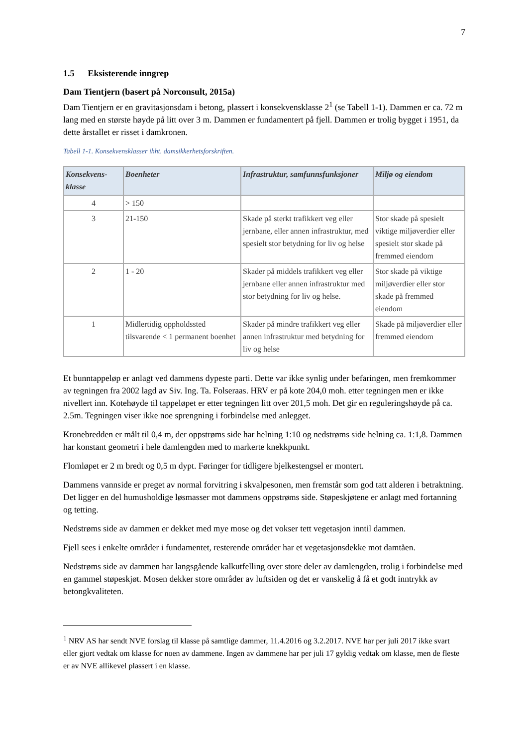7
1.5 Eksisterende inngrep
Dam Tientjern (basert på Norconsult, 2015a)
Dam Tientjern er en gravitasjonsdam i betong, plassert i konsekvensklasse 2<sup>1</sup> (se Tabell 1-1). Dammen er ca. 72 m lang med en største høyde på litt over 3 m. Dammen er fundamentert på fjell. Dammen er trolig bygget i 1951, da dette årstallet er risset i damkronen.
Tabell 1-1. Konsekvensklasser ihht. damsikkerhetsforskriften.
| Konsekvens-klasse | Boenheter | Infrastruktur, samfunnsfunksjoner | Miljø og eiendom |
| --- | --- | --- | --- |
| 4 | > 150 | | |
| 3 | 21-150 | Skade på sterkt trafikkert veg eller jernbane, eller annen infrastruktur, med spesielt stor betydning for liv og helse | Stor skade på spesielt viktige miljøverdier eller spesielt stor skade på fremmed eiendom |
| 2 | 1 - 20 | Skader på middels trafikkert veg eller jernbane eller annen infrastruktur med stor betydning for liv og helse. | Stor skade på viktige miljøverdier eller stor skade på fremmed eiendom |
| 1 | Midlertidig oppholdssted tilsvarende < 1 permanent boenhet | Skader på mindre trafikkert veg eller annen infrastruktur med betydning for liv og helse | Skade på miljøverdier eller fremmed eiendom |
Et bunntappeløp er anlagt ved dammens dypeste parti. Dette var ikke synlig under befaringen, men fremkommer av tegningen fra 2002 lagd av Siv. Ing. Ta. Folseraas. HRV er på kote 204,0 moh. etter tegningen men er ikke nivellert inn. Kotehøyde til tappeløpet er etter tegningen litt over 201,5 moh. Det gir en reguleringshøyde på ca. 2.5m. Tegningen viser ikke noe sprengning i forbindelse med anlegget.
Kronebredden er målt til 0,4 m, der oppstrøms side har helning 1:10 og nedstrøms side helning ca. 1:1,8. Dammen har konstant geometri i hele damlengden med to markerte knekkpunkt.
Flomløpet er 2 m bredt og 0,5 m dypt. Føringer for tidligere bjelkestengsel er montert.
Dammens vannside er preget av normal forvitring i skvalpesonen, men fremstår som god tatt alderen i betraktning. Det ligger en del humusholdige løsmasser mot dammens oppstrøms side. Støpeskjøtene er anlagt med fortanning og tetting.
Nedstrøms side av dammen er dekket med mye mose og det vokser tett vegetasjon inntil dammen.
Fjell sees i enkelte områder i fundamentet, resterende områder har et vegetasjonsdekke mot damtåen.
Nedstrøms side av dammen har langsgående kalkutfelling over store deler av damlengden, trolig i forbindelse med en gammel støpeskjøt. Mosen dekker store områder av luftsiden og det er vanskelig å få et godt inntrykk av betongkvaliteten.
<sup>1</sup> NRV AS har sendt NVE forslag til klasse på samtlige dammer, 11.4.2016 og 3.2.2017. NVE har per juli 2017 ikke svart eller gjort vedtak om klasse for noen av dammene. Ingen av dammene har per juli 17 gyldig vedtak om klasse, men de fleste er av NVE allikevel plassert i en klasse.